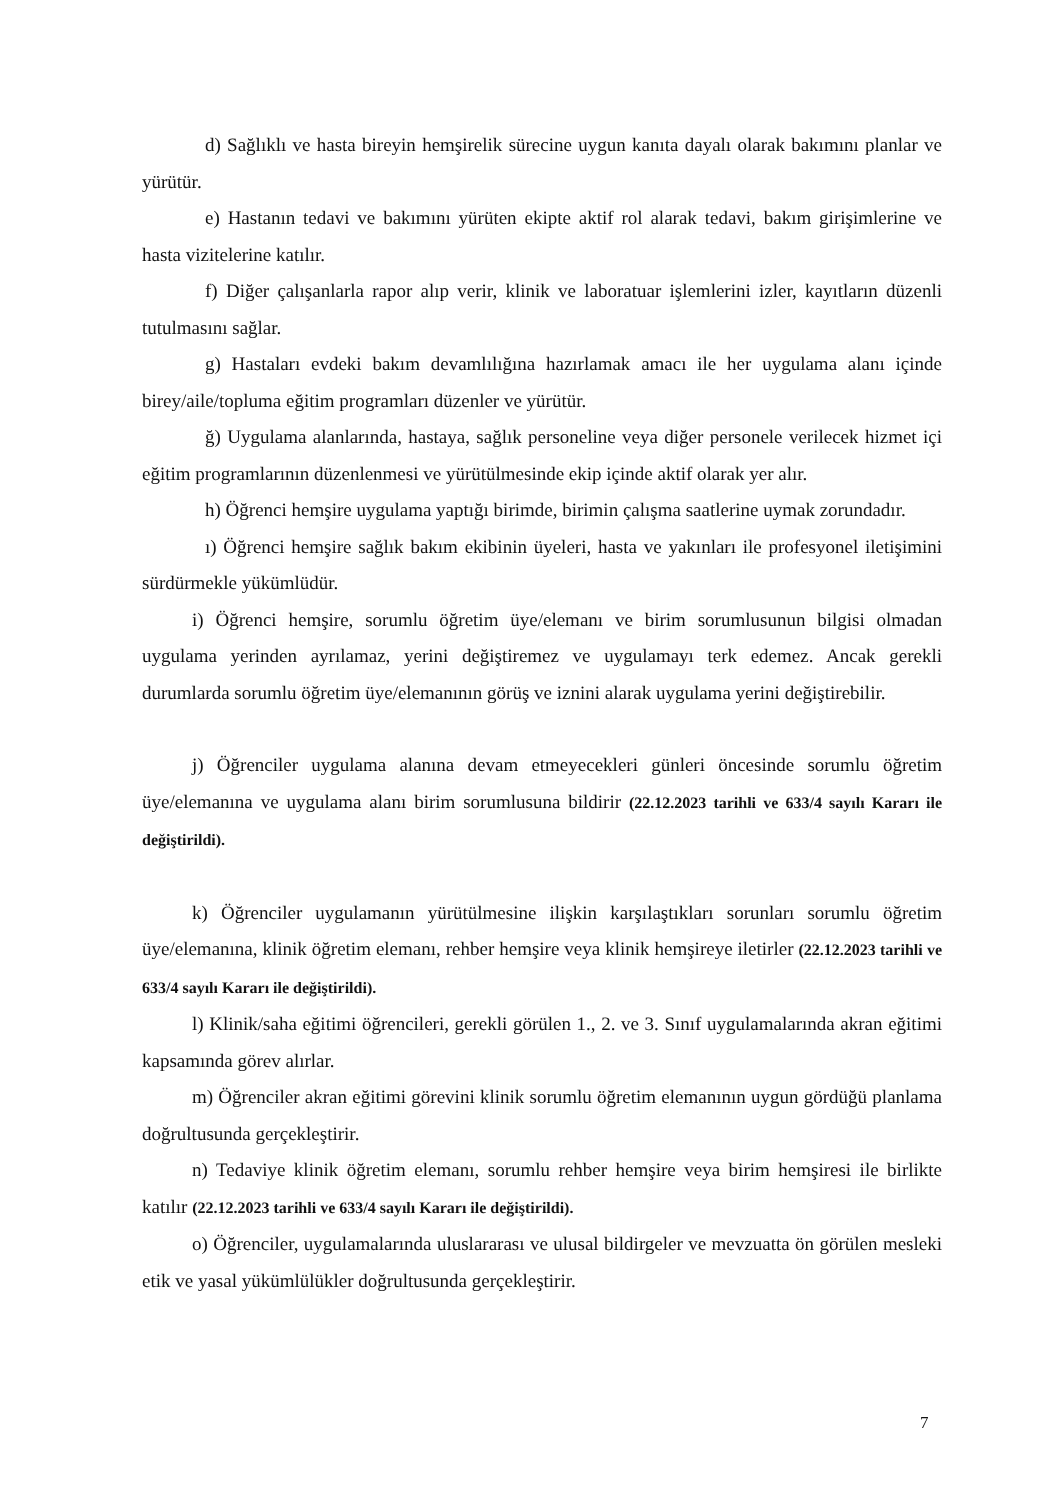d) Sağlıklı ve hasta bireyin hemşirelik sürecine uygun kanıta dayalı olarak bakımını planlar ve yürütür.
e) Hastanın tedavi ve bakımını yürüten ekipte aktif rol alarak tedavi, bakım girişimlerine ve hasta vizitelerine katılır.
f) Diğer çalışanlarla rapor alıp verir, klinik ve laboratuar işlemlerini izler, kayıtların düzenli tutulmasını sağlar.
g) Hastaları evdeki bakım devamlılığına hazırlamak amacı ile her uygulama alanı içinde birey/aile/topluma eğitim programları düzenler ve yürütür.
ğ) Uygulama alanlarında, hastaya, sağlık personeline veya diğer personele verilecek hizmet içi eğitim programlarının düzenlenmesi ve yürütülmesinde ekip içinde aktif olarak yer alır.
h) Öğrenci hemşire uygulama yaptığı birimde, birimin çalışma saatlerine uymak zorundadır.
ı) Öğrenci hemşire sağlık bakım ekibinin üyeleri, hasta ve yakınları ile profesyonel iletişimini sürdürmekle yükümlüdür.
i) Öğrenci hemşire, sorumlu öğretim üye/elemanı ve birim sorumlusunun bilgisi olmadan uygulama yerinden ayrılamaz, yerini değiştiremez ve uygulamayı terk edemez. Ancak gerekli durumlarda sorumlu öğretim üye/elemanının görüş ve iznini alarak uygulama yerini değiştirebilir.
j) Öğrenciler uygulama alanına devam etmeyecekleri günleri öncesinde sorumlu öğretim üye/elemanına ve uygulama alanı birim sorumlusuna bildirir (22.12.2023 tarihli ve 633/4 sayılı Kararı ile değiştirildi).
k) Öğrenciler uygulamanın yürütülmesine ilişkin karşılaştıkları sorunları sorumlu öğretim üye/elemanına, klinik öğretim elemanı, rehber hemşire veya klinik hemşireye iletirler (22.12.2023 tarihli ve 633/4 sayılı Kararı ile değiştirildi).
l) Klinik/saha eğitimi öğrencileri, gerekli görülen 1., 2. ve 3. Sınıf uygulamalarında akran eğitimi kapsamında görev alırlar.
m) Öğrenciler akran eğitimi görevini klinik sorumlu öğretim elemanının uygun gördüğü planlama doğrultusunda gerçekleştirir.
n) Tedaviye klinik öğretim elemanı, sorumlu rehber hemşire veya birim hemşiresi ile birlikte katılır (22.12.2023 tarihli ve 633/4 sayılı Kararı ile değiştirildi).
o) Öğrenciler, uygulamalarında uluslararası ve ulusal bildirgeler ve mevzuatta ön görülen mesleki etik ve yasal yükümlülükler doğrultusunda gerçekleştirir.
7